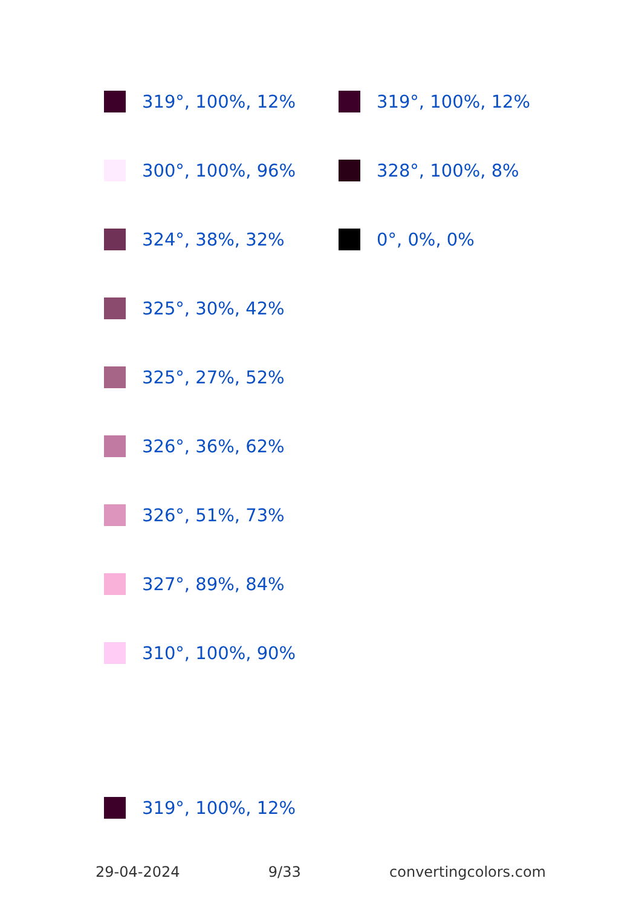319°, 100%, 12% 319°, 100%, 12%
300°, 100%, 96% 328°, 100%, 8%
324°, 38%, 32% 0°, 0%, 0%
325°, 30%, 42%
325°, 27%, 52%
326°, 36%, 62%
326°, 51%, 73%
327°, 89%, 84%
310°, 100%, 90%
319°, 100%, 12%
29-04-2024 9/33 convertingcolors.com